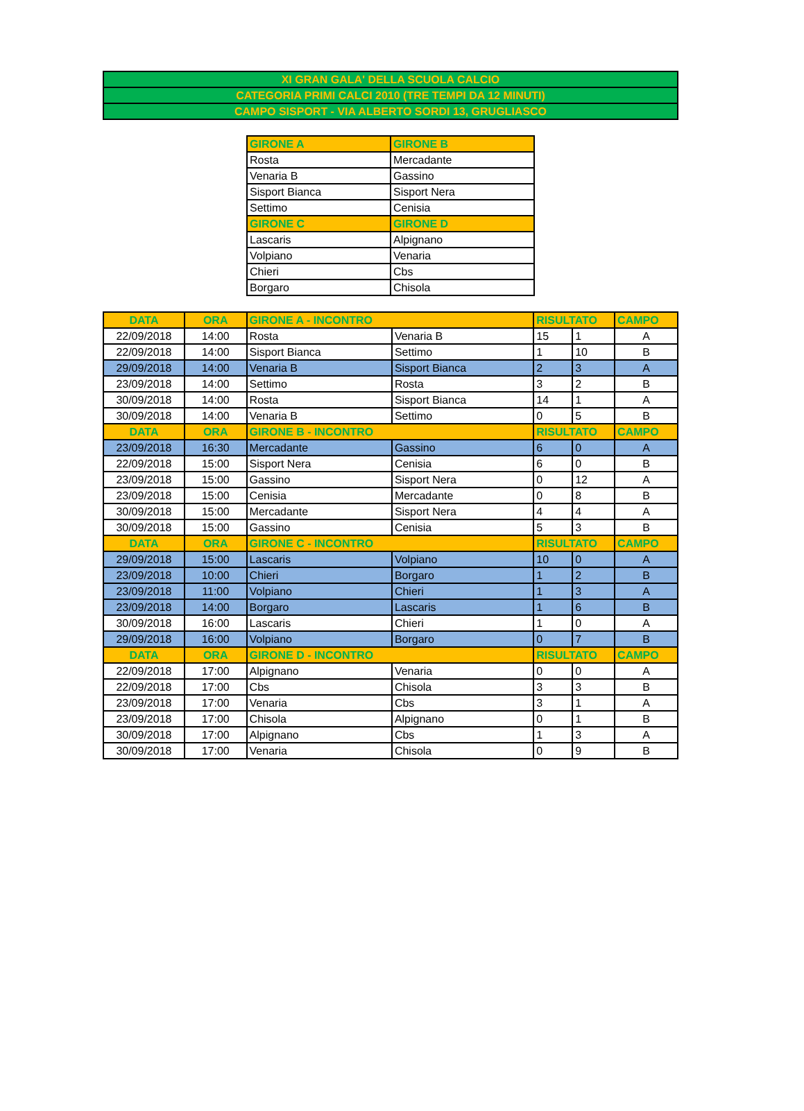| XI GRAN GALA' DELLA SCUOLA CALCIO |
| CATEGORIA PRIMI CALCI 2010 (TRE TEMPI DA 12 MINUTI) |
| CAMPO SISPORT - VIA ALBERTO SORDI 13, GRUGLIASCO |
| GIRONE A | GIRONE B |
| --- | --- |
| Rosta | Mercadante |
| Venaria B | Gassino |
| Sisport Bianca | Sisport Nera |
| Settimo | Cenisia |
| GIRONE C | GIRONE D |
| Lascaris | Alpignano |
| Volpiano | Venaria |
| Chieri | Cbs |
| Borgaro | Chisola |
| DATA | ORA | GIRONE A - INCONTRO | | RISULTATO | | CAMPO |
| --- | --- | --- | --- | --- | --- | --- |
| 22/09/2018 | 14:00 | Rosta | Venaria B | 15 | 1 | A |
| 22/09/2018 | 14:00 | Sisport Bianca | Settimo | 1 | 10 | B |
| 29/09/2018 | 14:00 | Venaria B | Sisport Bianca | 2 | 3 | A |
| 23/09/2018 | 14:00 | Settimo | Rosta | 3 | 2 | B |
| 30/09/2018 | 14:00 | Rosta | Sisport Bianca | 14 | 1 | A |
| 30/09/2018 | 14:00 | Venaria B | Settimo | 0 | 5 | B |
| DATA | ORA | GIRONE B - INCONTRO | | RISULTATO | | CAMPO |
| 23/09/2018 | 16:30 | Mercadante | Gassino | 6 | 0 | A |
| 22/09/2018 | 15:00 | Sisport Nera | Cenisia | 6 | 0 | B |
| 23/09/2018 | 15:00 | Gassino | Sisport Nera | 0 | 12 | A |
| 23/09/2018 | 15:00 | Cenisia | Mercadante | 0 | 8 | B |
| 30/09/2018 | 15:00 | Mercadante | Sisport Nera | 4 | 4 | A |
| 30/09/2018 | 15:00 | Gassino | Cenisia | 5 | 3 | B |
| DATA | ORA | GIRONE C - INCONTRO | | RISULTATO | | CAMPO |
| 29/09/2018 | 15:00 | Lascaris | Volpiano | 10 | 0 | A |
| 23/09/2018 | 10:00 | Chieri | Borgaro | 1 | 2 | B |
| 23/09/2018 | 11:00 | Volpiano | Chieri | 1 | 3 | A |
| 23/09/2018 | 14:00 | Borgaro | Lascaris | 1 | 6 | B |
| 30/09/2018 | 16:00 | Lascaris | Chieri | 1 | 0 | A |
| 29/09/2018 | 16:00 | Volpiano | Borgaro | 0 | 7 | B |
| DATA | ORA | GIRONE D - INCONTRO | | RISULTATO | | CAMPO |
| 22/09/2018 | 17:00 | Alpignano | Venaria | 0 | 0 | A |
| 22/09/2018 | 17:00 | Cbs | Chisola | 3 | 3 | B |
| 23/09/2018 | 17:00 | Venaria | Cbs | 3 | 1 | A |
| 23/09/2018 | 17:00 | Chisola | Alpignano | 0 | 1 | B |
| 30/09/2018 | 17:00 | Alpignano | Cbs | 1 | 3 | A |
| 30/09/2018 | 17:00 | Venaria | Chisola | 0 | 9 | B |